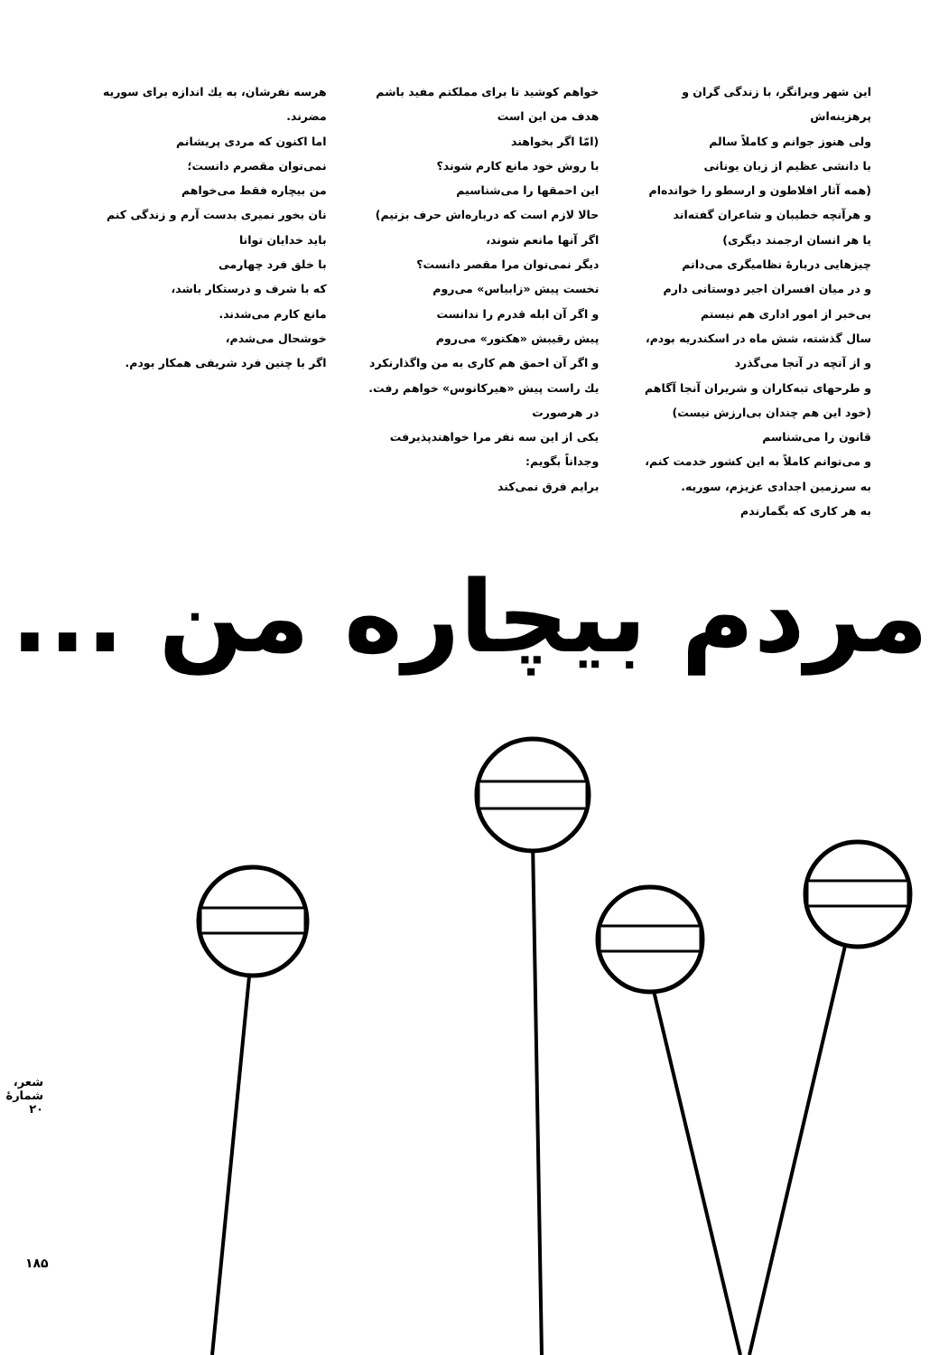این شهر ویرانگر، با زندگی گران و پرهزینه‌اش
ولی هنوز جوانم و کاملاً سالم
با دانشی عظیم از زبان یونانی
(همه آثار افلاطون و ارسطو را خوانده‌ام
و هرآنچه خطیبان و شاعران گفته‌اند
یا هر انسان ارجمند دیگری)
چیزهایی دربارهٔ نظامیگری می‌دانم
و در میان افسران اجیر دوستانی دارم
بی‌خبر از امور اداری هم نیستم
سال گذشته، شش ماه در اسکندریه بودم،
و از آنچه در آنجا می‌گذرد
و طرحهای تبه‌کاران و شریران آنجا آگاهم
(خود این هم چندان بی‌ارزش نیست)
قانون را می‌شناسم
و می‌توانم کاملاً به این کشور خدمت کنم،
به سرزمین اجدادی عزیزم، سوریه.
به هر کاری که بگمارندم
خواهم کوشید تا برای مملکتم مفید باشم
هدف من این است
(امّا اگر بخواهند
با روش خود مانع کارم شوند؟
این احمقها را می‌شناسیم
حالا لازم است که درباره‌اش حرف بزنیم)
اگر آنها مانعم شوند،
دیگر نمی‌توان مرا مقصر دانست؟
نخست پیش «زابیاس» می‌روم
و اگر آن ابله قدرم را ندانست
پیش رقیبش «هکتور» می‌روم
و اگر آن احمق هم کاری به من واگذارنکرد
یك راست پیش «هیرکانوس» خواهم رفت.
در هرصورت
یکی از این سه نفر مرا خواهندپذیرفت
وجداناً بگویم:
برایم فرق نمی‌کند
هرسه نفرشان، به یك اندازه برای سوریه مضرند.
اما اکنون که مردی پریشانم
نمی‌توان مقصرم دانست؛
من بیچاره فقط می‌خواهم
نان بخور نمیری بدست آرم و زندگی کنم
باید خدایان توانا
با خلق فرد چهارمی
که با شرف و درستکار باشد،
مانع کارم می‌شدند.
خوشحال می‌شدم،
اگر با چنین فرد شریفی همکار بودم.
مردم بیچاره من ...
شعر، شمارهٔ ۲۰
۱۸۵